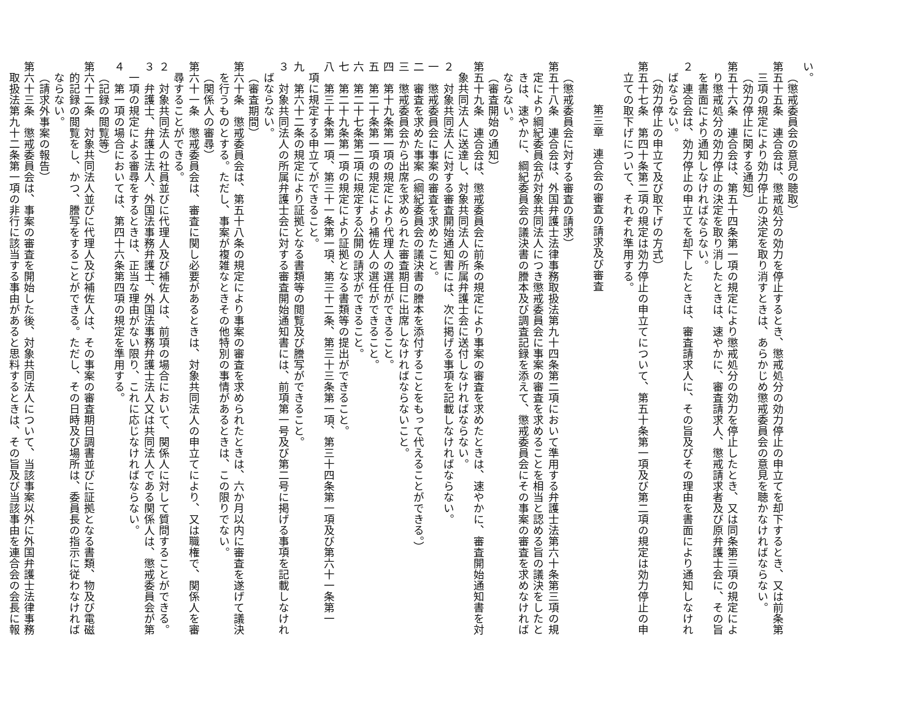い。
（懲戒委員会の意見の聴取）
第五十五条　連合会は、懲戒処分の効力を停止するとき、懲戒処分の効力停止の申立てを却下するとき、又は前条第
三項の規定により効力停止の決定を取り消すときは、あらかじめ懲戒委員会の意見を聴かなければならない。
（効力停止に関する通知）
第五十六条　連合会は、第五十四条第一項の規定により懲戒処分の効力を停止したとき、又は同条第三項の規定によ
り懲戒処分の効力停止の決定を取り消したときは、速やかに、審査請求人、懲戒請求者及び原弁護士会に、その旨
を書面により通知しなければならない。
２　連合会は、効力停止の申立てを却下したときは、審査請求人に、その旨及びその理由を書面により通知しなけれ
ばならない。
（効力停止の申立て及び取下げの方式）
第五十七条　第四十条第二項の規定は効力停止の申立てについて、第五十条第一項及び第二項の規定は効力停止の申
立ての取下げについて、それぞれ準用する。
第三章　連合会の審査の請求及び審査
（懲戒委員会に対する審査の請求）
第五十八条　連合会は、外国弁護士法律事務取扱法第九十四条第二項において準用する弁護士法第六十条第三項の規
定により綱紀委員会が対象共同法人につき懲戒委員会に事案の審査を求めることを相当と認める旨の議決をしたと
きは、速やかに、綱紀委員会の議決書の謄本及び調査記録を添えて、懲戒委員会にその事案の審査を求めなければ
ならない。
（審査開始の通知）
第五十九条　連合会は、懲戒委員会に前条の規定により事案の審査を求めたときは、速やかに、審査開始通知書を対
象共同法人に送達し、対象共同法人の所属弁護士会に送付しなければならない。
２　対象共同法人に対する審査開始通知書には、次に掲げる事項を記載しなければならない。
一　懲戒委員会に事案の審査を求めたこと。
二　審査を求めた事案（綱紀委員会の議決書の謄本を添付することをもって代えることができる。）
三　懲戒委員会から出席を求められた審査期日に出席しなければならないこと。
四　第十九条第一項の規定により代理人の選任ができること。
五　第二十条第一項の規定により補佐人の選任ができること。
六　第二十七条第二項に規定する公開の請求ができること。
七　第二十九条第一項の規定により証拠となる書類等の提出ができること。
八　第三十条第一項、第三十一条第一項、第三十二条、第三十三条第一項、第三十四条第一項及び第六十一条第一
項に規定する申立てができること。
九　第六十二条の規定により証拠となる書類等の閲覧及び謄写ができること。
３　対象共同法人の所属弁護士会に対する審査開始通知書には、前項第一号及び第二号に掲げる事項を記載しなけれ
ばならない。
（審査期間）
第六十条　懲戒委員会は、第五十八条の規定により事案の審査を求められたときは、六か月以内に審査を遂げて議決
を行うものとする。ただし、事案が複雑なときその他特別の事情があるときは、この限りでない。
（関係人の審尋）
第六十一条　懲戒委員会は、審査に関し必要があるときは、対象共同法人の申立てにより、又は職権で、関係人を審
尋することができる。
２　対象共同法人の社員並びに代理人及び補佐人は、前項の場合において、関係人に対して質問することができる。
３　弁護士、弁護士法人、外国法事務弁護士、外国法事務弁護士法人又は共同法人である関係人は、懲戒委員会が第
一項の規定による審尋をするときは、正当な理由がない限り、これに応じなければならない。
４　第一項の場合においては、第四十六条第四項の規定を準用する。
（記録の閲覧等）
第六十二条　対象共同法人並びに代理人及び補佐人は、その事案の審査期日調書並びに証拠となる書類、物及び電磁
的記録の閲覧をし、かつ、謄写をすることができる。ただし、その日時及び場所は、委員長の指示に従わなければ
ならない。
（請求外事案の報告）
第六十三条　懲戒委員会は、事案の審査を開始した後、対象共同法人について、当該事案以外に外国弁護士法律事務
取扱法第九十二条第一項の非行に該当する事由があると思料するときは、その旨及び当該事由を連合会の会長に報